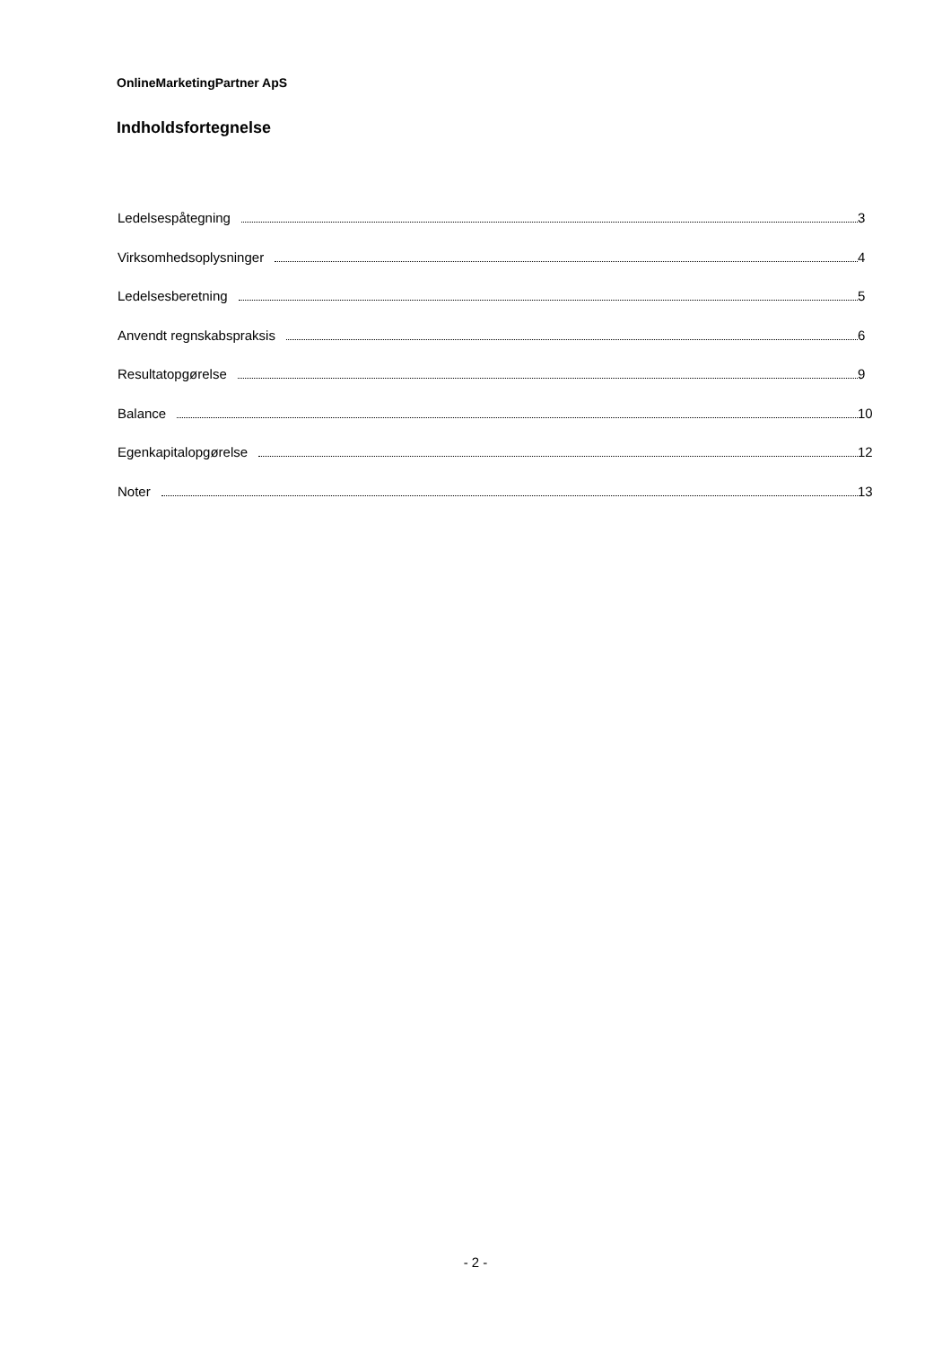OnlineMarketingPartner ApS
Indholdsfortegnelse
Ledelsespåtegning 3
Virksomhedsoplysninger 4
Ledelsesberetning 5
Anvendt regnskabspraksis 6
Resultatopgørelse 9
Balance 10
Egenkapitalopgørelse 12
Noter 13
- 2 -